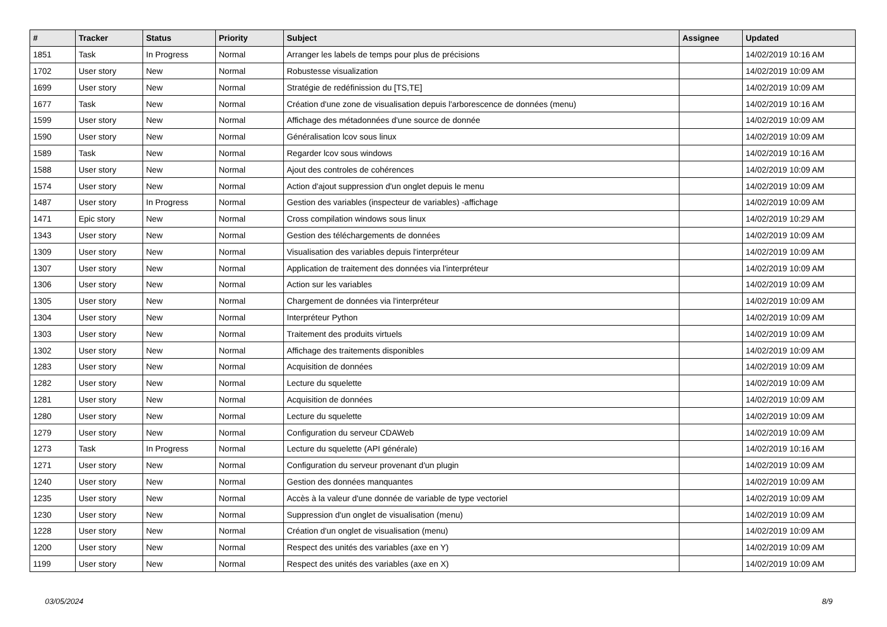| # | Tracker | Status | Priority | Subject | Assignee | Updated |
| --- | --- | --- | --- | --- | --- | --- |
| 1851 | Task | In Progress | Normal | Arranger les labels de temps pour plus de précisions | | 14/02/2019 10:16 AM |
| 1702 | User story | New | Normal | Robustesse visualization | | 14/02/2019 10:09 AM |
| 1699 | User story | New | Normal | Stratégie de redéfinission du [TS,TE] | | 14/02/2019 10:09 AM |
| 1677 | Task | New | Normal | Création d'une zone de visualisation depuis l'arborescence de données (menu) | | 14/02/2019 10:16 AM |
| 1599 | User story | New | Normal | Affichage des métadonnées d'une source de donnée | | 14/02/2019 10:09 AM |
| 1590 | User story | New | Normal | Généralisation lcov sous linux | | 14/02/2019 10:09 AM |
| 1589 | Task | New | Normal | Regarder lcov sous windows | | 14/02/2019 10:16 AM |
| 1588 | User story | New | Normal | Ajout des controles de cohérences | | 14/02/2019 10:09 AM |
| 1574 | User story | New | Normal | Action d'ajout suppression d'un onglet depuis le menu | | 14/02/2019 10:09 AM |
| 1487 | User story | In Progress | Normal | Gestion des variables (inspecteur de variables) -affichage | | 14/02/2019 10:09 AM |
| 1471 | Epic story | New | Normal | Cross compilation windows sous linux | | 14/02/2019 10:29 AM |
| 1343 | User story | New | Normal | Gestion des téléchargements de données | | 14/02/2019 10:09 AM |
| 1309 | User story | New | Normal | Visualisation des variables depuis l'interpréteur | | 14/02/2019 10:09 AM |
| 1307 | User story | New | Normal | Application de traitement des données via l'interpréteur | | 14/02/2019 10:09 AM |
| 1306 | User story | New | Normal | Action sur les variables | | 14/02/2019 10:09 AM |
| 1305 | User story | New | Normal | Chargement de données via l'interpréteur | | 14/02/2019 10:09 AM |
| 1304 | User story | New | Normal | Interpréteur Python | | 14/02/2019 10:09 AM |
| 1303 | User story | New | Normal | Traitement des produits virtuels | | 14/02/2019 10:09 AM |
| 1302 | User story | New | Normal | Affichage des traitements disponibles | | 14/02/2019 10:09 AM |
| 1283 | User story | New | Normal | Acquisition de données | | 14/02/2019 10:09 AM |
| 1282 | User story | New | Normal | Lecture du squelette | | 14/02/2019 10:09 AM |
| 1281 | User story | New | Normal | Acquisition de données | | 14/02/2019 10:09 AM |
| 1280 | User story | New | Normal | Lecture du squelette | | 14/02/2019 10:09 AM |
| 1279 | User story | New | Normal | Configuration du serveur CDAWeb | | 14/02/2019 10:09 AM |
| 1273 | Task | In Progress | Normal | Lecture du squelette (API générale) | | 14/02/2019 10:16 AM |
| 1271 | User story | New | Normal | Configuration du serveur provenant d'un plugin | | 14/02/2019 10:09 AM |
| 1240 | User story | New | Normal | Gestion des données manquantes | | 14/02/2019 10:09 AM |
| 1235 | User story | New | Normal | Accès à la valeur d'une donnée de variable de type vectoriel | | 14/02/2019 10:09 AM |
| 1230 | User story | New | Normal | Suppression d'un onglet de visualisation (menu) | | 14/02/2019 10:09 AM |
| 1228 | User story | New | Normal | Création d'un onglet de visualisation (menu) | | 14/02/2019 10:09 AM |
| 1200 | User story | New | Normal | Respect des unités des variables (axe en Y) | | 14/02/2019 10:09 AM |
| 1199 | User story | New | Normal | Respect des unités des variables (axe en X) | | 14/02/2019 10:09 AM |
03/05/2024 8/9